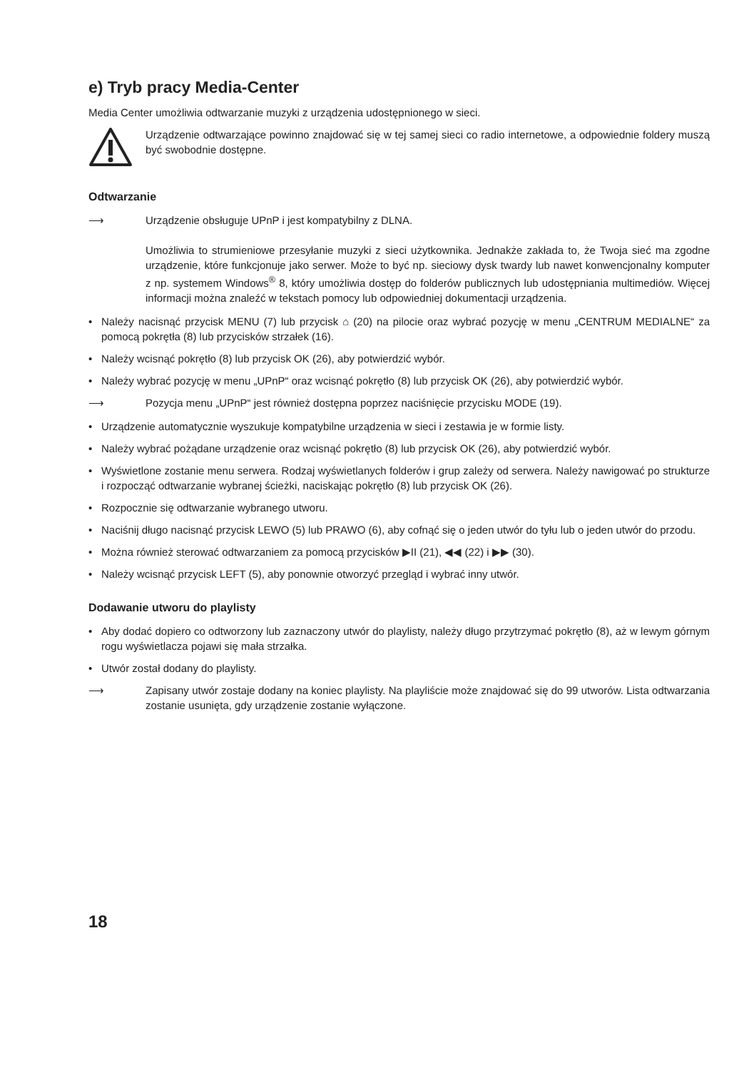e) Tryb pracy Media-Center
Media Center umożliwia odtwarzanie muzyki z urządzenia udostępnionego w sieci.
Urządzenie odtwarzające powinno znajdować się w tej samej sieci co radio internetowe, a odpowiednie foldery muszą być swobodnie dostępne.
Odtwarzanie
⟶ Urządzenie obsługuje UPnP i jest kompatybilny z DLNA.
Umożliwia to strumieniowe przesyłanie muzyki z sieci użytkownika. Jednakże zakłada to, że Twoja sieć ma zgodne urządzenie, które funkcjonuje jako serwer. Może to być np. sieciowy dysk twardy lub nawet konwencjonalny komputer z np. systemem Windows<sup>®</sup> 8, który umożliwia dostęp do folderów publicznych lub udostępniania multimediów. Więcej informacji można znaleźć w tekstach pomocy lub odpowiedniej dokumentacji urządzenia.
• Należy nacisnąć przycisk MENU (7) lub przycisk ⌂ (20) na pilocie oraz wybrać pozycję w menu „CENTRUM MEDIALNE“ za pomocą pokrętła (8) lub przycisków strzałek (16).
• Należy wcisnąć pokrętło (8) lub przycisk OK (26), aby potwierdzić wybór.
• Należy wybrać pozycję w menu „UPnP“ oraz wcisnąć pokrętło (8) lub przycisk OK (26), aby potwierdzić wybór.
⟶ Pozycja menu „UPnP“ jest również dostępna poprzez naciśnięcie przycisku MODE (19).
• Urządzenie automatycznie wyszukuje kompatybilne urządzenia w sieci i zestawia je w formie listy.
• Należy wybrać pożądane urządzenie oraz wcisnąć pokrętło (8) lub przycisk OK (26), aby potwierdzić wybór.
• Wyświetlone zostanie menu serwera. Rodzaj wyświetlanych folderów i grup zależy od serwera. Należy nawigować po strukturze i rozpocząć odtwarzanie wybranej ścieżki, naciskając pokrętło (8) lub przycisk OK (26).
• Rozpocznie się odtwarzanie wybranego utworu.
• Naciśnij długo nacisnąć przycisk LEWO (5) lub PRAWO (6), aby cofnąć się o jeden utwór do tyłu lub o jeden utwór do przodu.
• Można również sterować odtwarzaniem za pomocą przycisków ▶II (21), ◀◀ (22) i ▶▶ (30).
• Należy wcisnąć przycisk LEFT (5), aby ponownie otworzyć przegląd i wybrać inny utwór.
Dodawanie utworu do playlisty
• Aby dodać dopiero co odtworzony lub zaznaczony utwór do playlisty, należy długo przytrzymać pokrętło (8), aż w lewym górnym rogu wyświetlacza pojawi się mała strzałka.
• Utwór został dodany do playlisty.
⟶ Zapisany utwór zostaje dodany na koniec playlisty. Na playliście może znajdować się do 99 utworów. Lista odtwarzania zostanie usunięta, gdy urządzenie zostanie wyłączone.
18